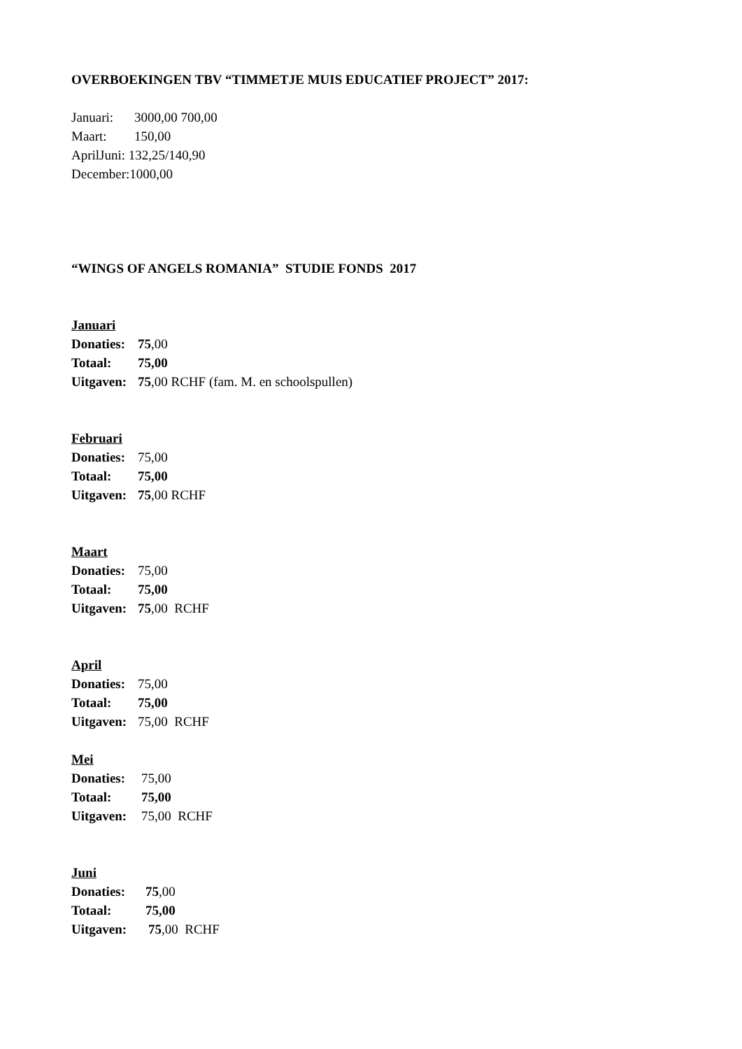OVERBOEKINGEN TBV “TIMMETJE MUIS EDUCATIEF PROJECT” 2017:
Januari: 3000,00 700,00
Maart: 150,00
AprilJuni: 132,25/140,90
December:1000,00
“WINGS OF ANGELS ROMANIA” STUDIE FONDS 2017
Januari
Donaties: 75,00
Totaal: 75,00
Uitgaven: 75,00 RCHF (fam. M. en schoolspullen)
Februari
Donaties: 75,00
Totaal: 75,00
Uitgaven: 75,00 RCHF
Maart
Donaties: 75,00
Totaal: 75,00
Uitgaven: 75,00 RCHF
April
Donaties: 75,00
Totaal: 75,00
Uitgaven: 75,00 RCHF
Mei
Donaties: 75,00
Totaal: 75,00
Uitgaven: 75,00 RCHF
Juni
Donaties: 75,00
Totaal: 75,00
Uitgaven: 75,00 RCHF